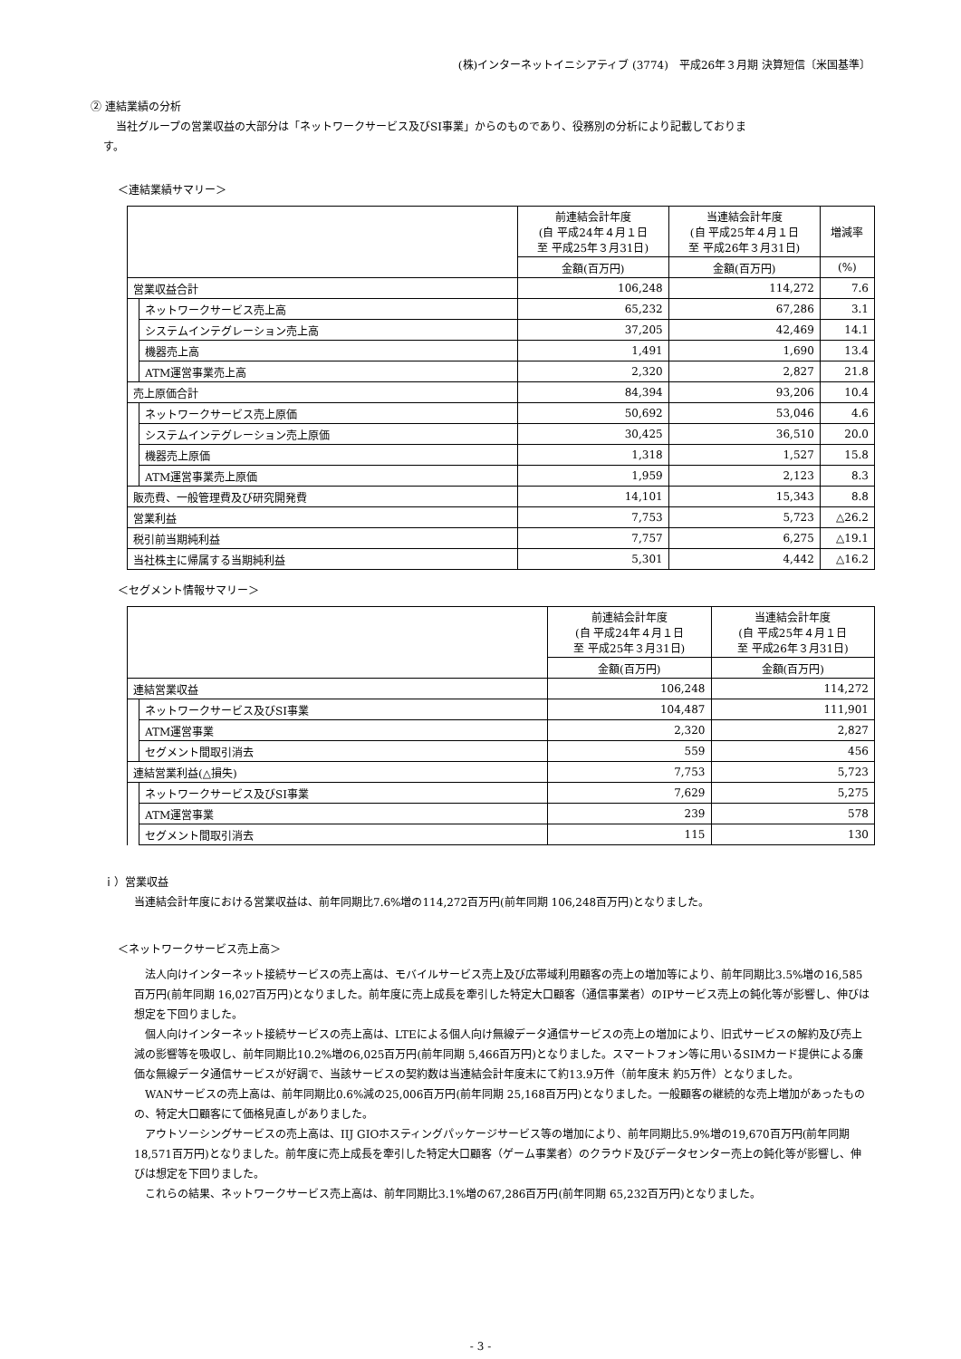(株)インターネットイニシアティブ (3774)　平成26年３月期 決算短信〔米国基準〕
② 連結業績の分析
当社グループの営業収益の大部分は「ネットワークサービス及びSI事業」からのものであり、役務別の分析により記載しておりま
す。
＜連結業績サマリー＞
| | | 前連結会計年度 (自 平成24年４月１日 至 平成25年３月31日) | 当連結会計年度 (自 平成25年４月１日 至 平成26年３月31日) | 増減率 |
| --- | --- | --- | --- | --- |
| | | 金額(百万円) | 金額(百万円) | (%) |
| 営業収益合計 | | 106,248 | 114,272 | 7.6 |
| | ネットワークサービス売上高 | 65,232 | 67,286 | 3.1 |
| | システムインテグレーション売上高 | 37,205 | 42,469 | 14.1 |
| | 機器売上高 | 1,491 | 1,690 | 13.4 |
| | ATM運営事業売上高 | 2,320 | 2,827 | 21.8 |
| 売上原価合計 | | 84,394 | 93,206 | 10.4 |
| | ネットワークサービス売上原価 | 50,692 | 53,046 | 4.6 |
| | システムインテグレーション売上原価 | 30,425 | 36,510 | 20.0 |
| | 機器売上原価 | 1,318 | 1,527 | 15.8 |
| | ATM運営事業売上原価 | 1,959 | 2,123 | 8.3 |
| 販売費、一般管理費及び研究開発費 | | 14,101 | 15,343 | 8.8 |
| 営業利益 | | 7,753 | 5,723 | △26.2 |
| 税引前当期純利益 | | 7,757 | 6,275 | △19.1 |
| 当社株主に帰属する当期純利益 | | 5,301 | 4,442 | △16.2 |
＜セグメント情報サマリー＞
| | | 前連結会計年度 (自 平成24年４月１日 至 平成25年３月31日) | 当連結会計年度 (自 平成25年４月１日 至 平成26年３月31日) |
| --- | --- | --- | --- |
| | | 金額(百万円) | 金額(百万円) |
| 連結営業収益 | | 106,248 | 114,272 |
| | ネットワークサービス及びSI事業 | 104,487 | 111,901 |
| | ATM運営事業 | 2,320 | 2,827 |
| | セグメント間取引消去 | 559 | 456 |
| 連結営業利益(△損失) | | 7,753 | 5,723 |
| | ネットワークサービス及びSI事業 | 7,629 | 5,275 |
| | ATM運営事業 | 239 | 578 |
| | セグメント間取引消去 | 115 | 130 |
ｉ）営業収益
当連結会計年度における営業収益は、前年同期比7.6%増の114,272百万円(前年同期 106,248百万円)となりました。
＜ネットワークサービス売上高＞
法人向けインターネット接続サービスの売上高は、モバイルサービス売上及び広帯域利用顧客の売上の増加等により、前年同期比3.5%増の16,585百万円(前年同期 16,027百万円)となりました。前年度に売上成長を牽引した特定大口顧客（通信事業者）のIPサービス売上の鈍化等が影響し、伸びは想定を下回りました。
個人向けインターネット接続サービスの売上高は、LTEによる個人向け無線データ通信サービスの売上の増加により、旧式サービスの解約及び売上減の影響等を吸収し、前年同期比10.2%増の6,025百万円(前年同期 5,466百万円)となりました。スマートフォン等に用いるSIMカード提供による廉価な無線データ通信サービスが好調で、当該サービスの契約数は当連結会計年度末にて約13.9万件（前年度末 約5万件）となりました。
WANサービスの売上高は、前年同期比0.6%減の25,006百万円(前年同期 25,168百万円)となりました。一般顧客の継続的な売上増加があったものの、特定大口顧客にて価格見直しがありました。
アウトソーシングサービスの売上高は、IIJ GIOホスティングパッケージサービス等の増加により、前年同期比5.9%増の19,670百万円(前年同期 18,571百万円)となりました。前年度に売上成長を牽引した特定大口顧客（ゲーム事業者）のクラウド及びデータセンター売上の鈍化等が影響し、伸びは想定を下回りました。
これらの結果、ネットワークサービス売上高は、前年同期比3.1%増の67,286百万円(前年同期 65,232百万円)となりました。
- 3 -